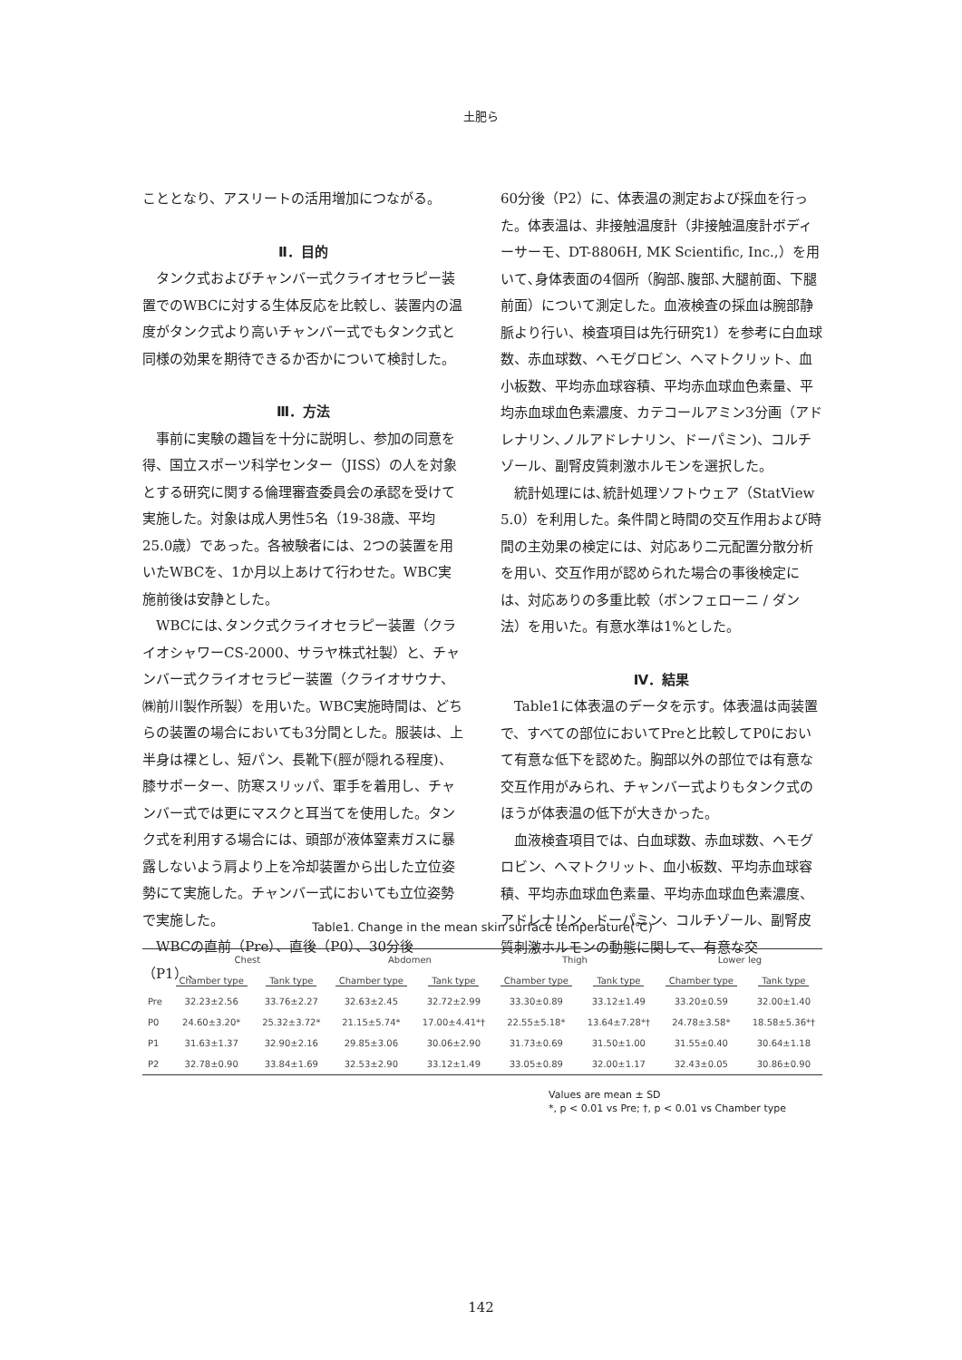土肥ら
こととなり、アスリートの活用増加につながる。
Ⅱ．目的
タンク式およびチャンバー式クライオセラピー装置でのWBCに対する生体反応を比較し、装置内の温度がタンク式より高いチャンバー式でもタンク式と同様の効果を期待できるか否かについて検討した。
Ⅲ．方法
事前に実験の趣旨を十分に説明し、参加の同意を得、国立スポーツ科学センター（JISS）の人を対象とする研究に関する倫理審査委員会の承認を受けて実施した。対象は成人男性5名（19-38歳、平均25.0歳）であった。各被験者には、2つの装置を用いたWBCを、1か月以上あけて行わせた。WBC実施前後は安静とした。
WBCには､タンク式クライオセラピー装置（クライオシャワーCS-2000、サラヤ株式社製）と、チャンバー式クライオセラピー装置（クライオサウナ、㈱前川製作所製）を用いた。WBC実施時間は、どちらの装置の場合においても3分間とした。服装は、上半身は裸とし、短パン、長靴下(脛が隠れる程度)、膝サポーター、防寒スリッパ、軍手を着用し、チャンバー式では更にマスクと耳当てを使用した。タンク式を利用する場合には、頭部が液体窒素ガスに暴露しないよう肩より上を冷却装置から出した立位姿勢にて実施した。チャンバー式においても立位姿勢で実施した。
WBCの直前（Pre）、直後（P0）、30分後（P1）、
60分後（P2）に、体表温の測定および採血を行った。体表温は、非接触温度計（非接触温度計ボディーサーモ、DT-8806H, MK Scientific, Inc.,）を用いて､身体表面の4個所（胸部､腹部､大腿前面、下腿前面）について測定した。血液検査の採血は腕部静脈より行い、検査項目は先行研究1）を参考に白血球数、赤血球数、ヘモグロビン、ヘマトクリット、血小板数、平均赤血球容積、平均赤血球血色素量、平均赤血球血色素濃度、カテコールアミン3分画（アドレナリン､ノルアドレナリン、ドーパミン)、コルチゾール、副腎皮質刺激ホルモンを選択した。
統計処理には､統計処理ソフトウェア（StatView 5.0）を利用した。条件間と時間の交互作用および時間の主効果の検定には、対応あり二元配置分散分析を用い、交互作用が認められた場合の事後検定には、対応ありの多重比較（ボンフェローニ / ダン法）を用いた。有意水準は1%とした。
Ⅳ．結果
Table1に体表温のデータを示す。体表温は両装置で、すべての部位においてPreと比較してP0において有意な低下を認めた。胸部以外の部位では有意な交互作用がみられ、チャンバー式よりもタンク式のほうが体表温の低下が大きかった。
血液検査項目では、白血球数、赤血球数、ヘモグロビン、ヘマトクリット、血小板数、平均赤血球容積、平均赤血球血色素量、平均赤血球血色素濃度、アドレナリン、ドーパミン、コルチゾール、副腎皮質刺激ホルモンの動態に関して、有意な交
Table1. Change in the mean skin surface temperature(℃)
| | Chest | | Abdomen | | Thigh | | Lower leg | |
| --- | --- | --- | --- | --- | --- | --- | --- | --- |
| | Chamber type | Tank type | Chamber type | Tank type | Chamber type | Tank type | Chamber type | Tank type |
| Pre | 32.23±2.56 | 33.76±2.27 | 32.63±2.45 | 32.72±2.99 | 33.30±0.89 | 33.12±1.49 | 33.20±0.59 | 32.00±1.40 |
| P0 | 24.60±3.20* | 25.32±3.72* | 21.15±5.74* | 17.00±4.41*† | 22.55±5.18* | 13.64±7.28*† | 24.78±3.58* | 18.58±5.36*† |
| P1 | 31.63±1.37 | 32.90±2.16 | 29.85±3.06 | 30.06±2.90 | 31.73±0.69 | 31.50±1.00 | 31.55±0.40 | 30.64±1.18 |
| P2 | 32.78±0.90 | 33.84±1.69 | 32.53±2.90 | 33.12±1.49 | 33.05±0.89 | 32.00±1.17 | 32.43±0.05 | 30.86±0.90 |
Values are mean ± SD
*, p < 0.01 vs Pre; †, p < 0.01 vs Chamber type
142